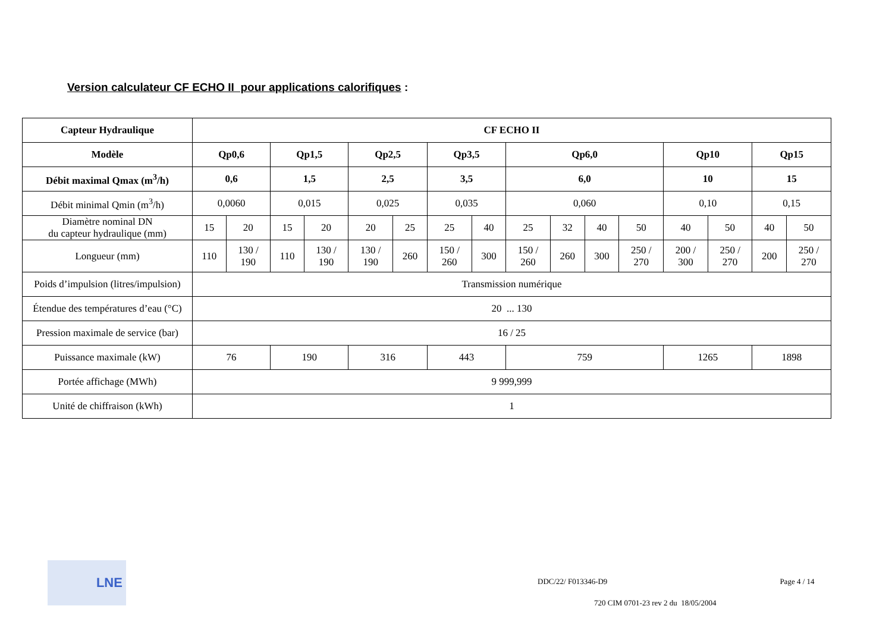Version calculateur CF ECHO II pour applications calorifiques :
| Capteur Hydraulique | CF ECHO II | | | | | | | | | | | | | | | |
| --- | --- | --- | --- | --- | --- | --- | --- | --- | --- | --- | --- | --- | --- | --- | --- | --- |
| Modèle | Qp0,6 | | Qp1,5 | | Qp2,5 | | Qp3,5 | | Qp6,0 | | | | Qp10 | | Qp15 | |
| Débit maximal Qmax (m<sup>3</sup>/h) | 0,6 | | 1,5 | | 2,5 | | 3,5 | | 6,0 | | | | 10 | | 15 | |
| Débit minimal Qmin (m<sup>3</sup>/h) | 0,0060 | | 0,015 | | 0,025 | | 0,035 | | 0,060 | | | | 0,10 | | 0,15 | |
| Diamètre nominal DN du capteur hydraulique (mm) | 15 | 20 | 15 | 20 | 20 | 25 | 25 | 40 | 25 | 32 | 40 | 50 | 40 | 50 | 40 | 50 |
| Longueur (mm) | 110 | 130 / 190 | 110 | 130 / 190 | 130 / 190 | 260 | 150 / 260 | 300 | 150 / 260 | 260 | 300 | 250 / 270 | 200 / 300 | 250 / 270 | 200 | 250 / 270 |
| Poids d’impulsion (litres/impulsion) | Transmission numérique | | | | | | | | | | | | | | | |
| Étendue des températures d’eau (°C) | 20 ... 130 | | | | | | | | | | | | | | | |
| Pression maximale de service (bar) | 16 / 25 | | | | | | | | | | | | | | | |
| Puissance maximale (kW) | 76 | | 190 | | 316 | | 443 | | 759 | | | | 1265 | | 1898 | |
| Portée affichage (MWh) | 9 999,999 | | | | | | | | | | | | | | | |
| Unité de chiffraison (kWh) | 1 | | | | | | | | | | | | | | | |
LNE
DDC/22/ F013346-D9 Page 4 / 14
720 CIM 0701-23 rev 2 du 18/05/2004